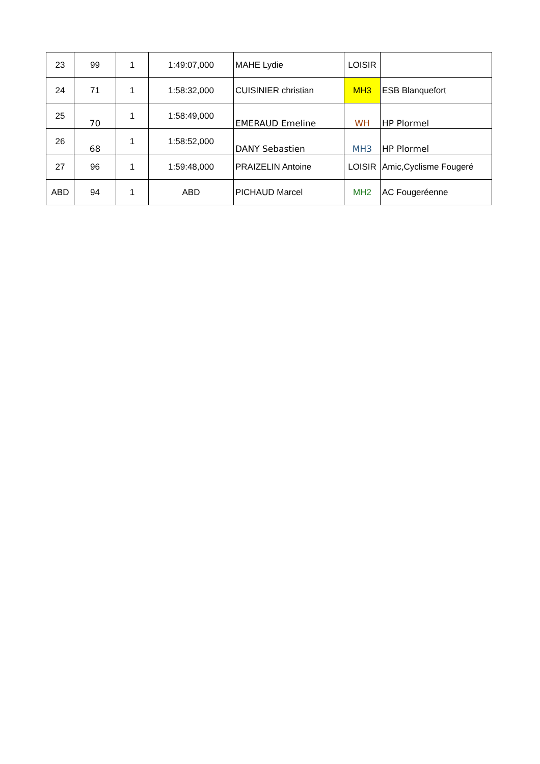| 23 | 99 | 1 | 1:49:07,000 | MAHE Lydie | LOISIR | |
| 24 | 71 | 1 | 1:58:32,000 | CUISINIER christian | MH3 | ESB Blanquefort |
| 25 | 70 | 1 | 1:58:49,000 | EMERAUD Emeline | WH | HP Plormel |
| 26 | 68 | 1 | 1:58:52,000 | DANY Sebastien | MH3 | HP Plormel |
| 27 | 96 | 1 | 1:59:48,000 | PRAIZELIN Antoine | LOISIR | Amic,Cyclisme Fougeré |
| ABD | 94 | 1 | ABD | PICHAUD Marcel | MH2 | AC Fougeréenne |